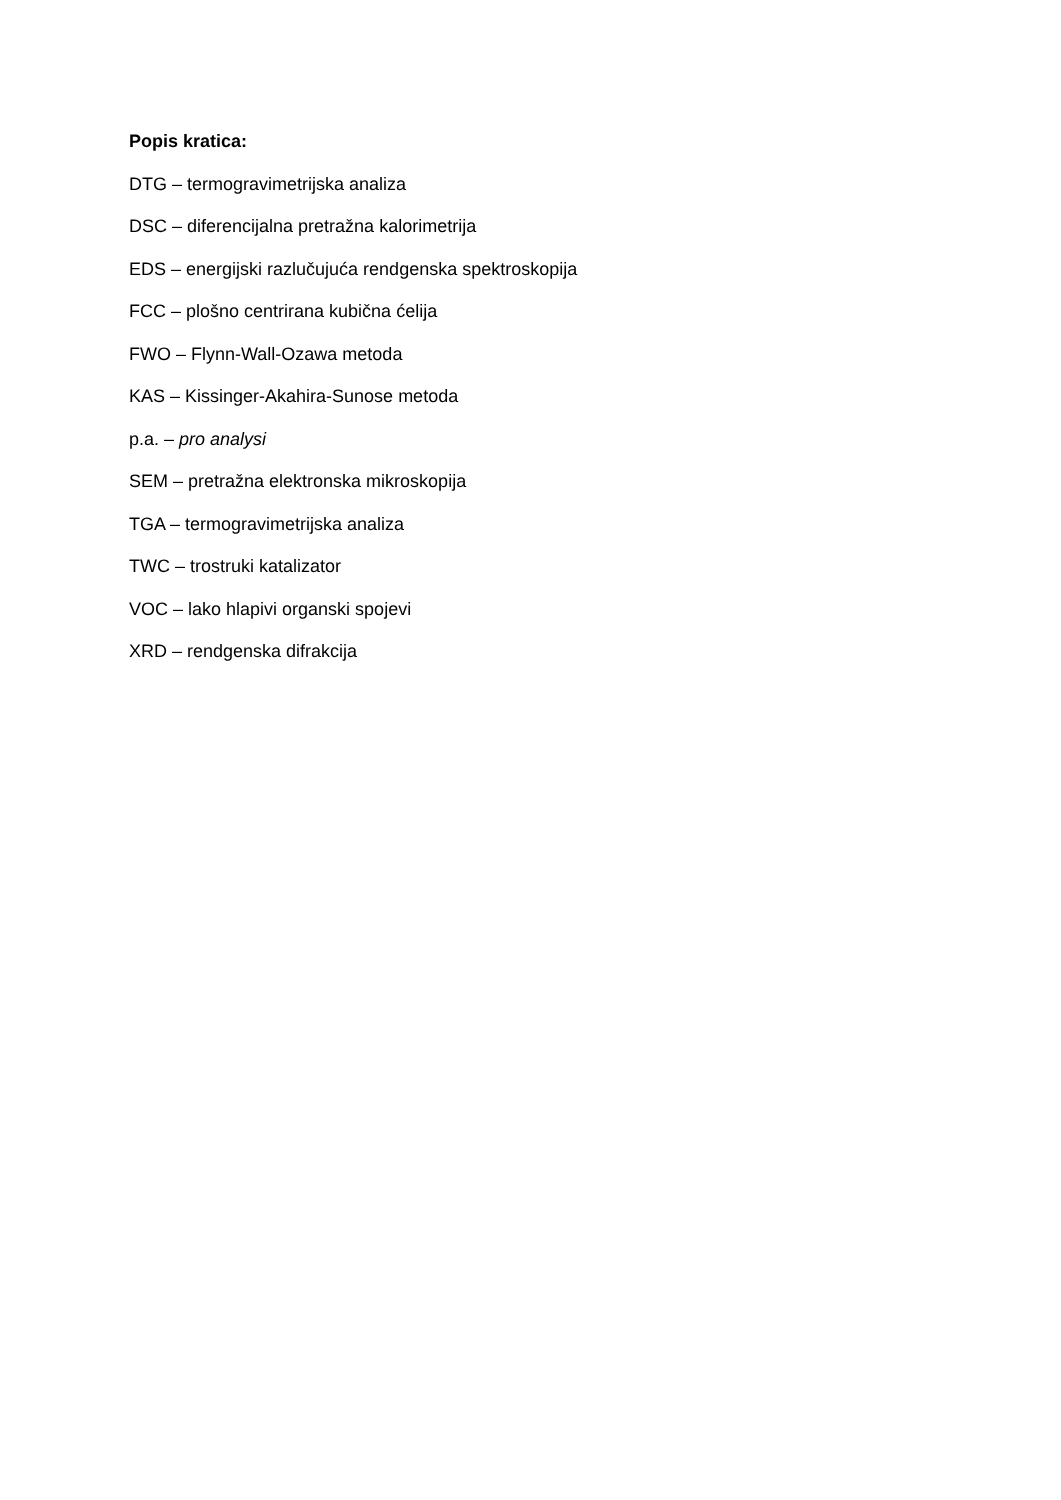Popis kratica:
DTG – termogravimetrijska analiza
DSC – diferencijalna pretražna kalorimetrija
EDS – energijski razlučujuća rendgenska spektroskopija
FCC – plošno centrirana kubična ćelija
FWO – Flynn-Wall-Ozawa metoda
KAS – Kissinger-Akahira-Sunose metoda
p.a. – pro analysi
SEM – pretražna elektronska mikroskopija
TGA – termogravimetrijska analiza
TWC – trostruki katalizator
VOC – lako hlapivi organski spojevi
XRD – rendgenska difrakcija